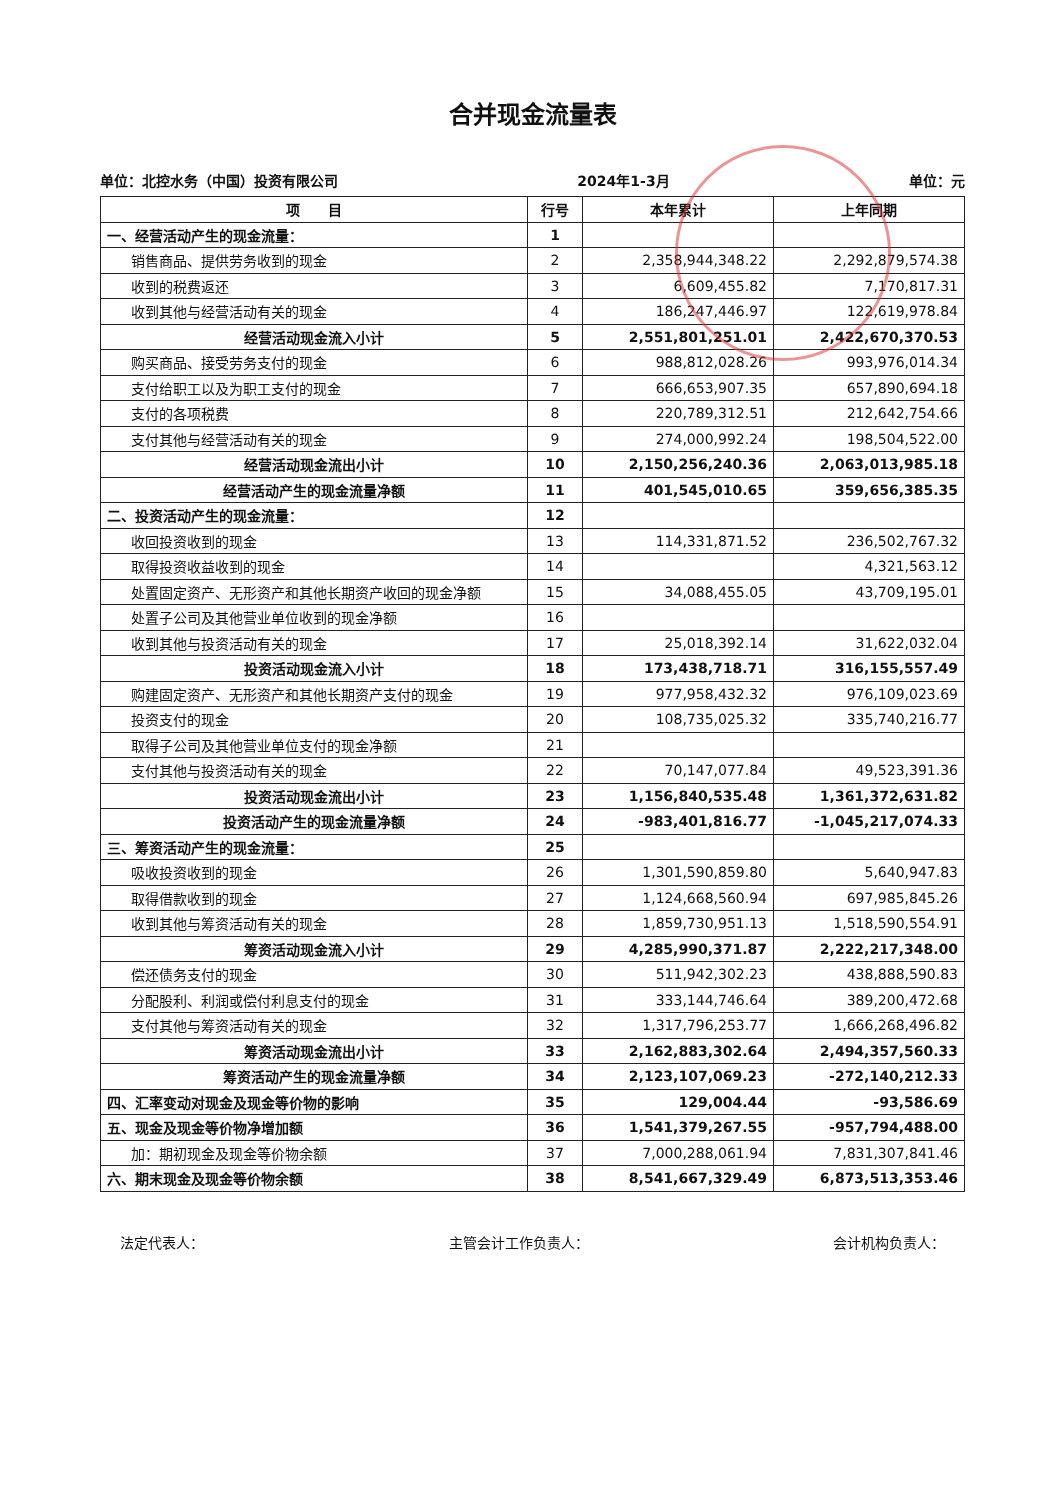合并现金流量表
单位：北控水务（中国）投资有限公司 2024年1-3月 单位：元
| 项 目 | 行号 | 本年累计 | 上年同期 |
| --- | --- | --- | --- |
| 一、经营活动产生的现金流量： | 1 | | |
| 销售商品、提供劳务收到的现金 | 2 | 2,358,944,348.22 | 2,292,879,574.38 |
| 收到的税费返还 | 3 | 6,609,455.82 | 7,170,817.31 |
| 收到其他与经营活动有关的现金 | 4 | 186,247,446.97 | 122,619,978.84 |
| 经营活动现金流入小计 | 5 | 2,551,801,251.01 | 2,422,670,370.53 |
| 购买商品、接受劳务支付的现金 | 6 | 988,812,028.26 | 993,976,014.34 |
| 支付给职工以及为职工支付的现金 | 7 | 666,653,907.35 | 657,890,694.18 |
| 支付的各项税费 | 8 | 220,789,312.51 | 212,642,754.66 |
| 支付其他与经营活动有关的现金 | 9 | 274,000,992.24 | 198,504,522.00 |
| 经营活动现金流出小计 | 10 | 2,150,256,240.36 | 2,063,013,985.18 |
| 经营活动产生的现金流量净额 | 11 | 401,545,010.65 | 359,656,385.35 |
| 二、投资活动产生的现金流量： | 12 | | |
| 收回投资收到的现金 | 13 | 114,331,871.52 | 236,502,767.32 |
| 取得投资收益收到的现金 | 14 | | 4,321,563.12 |
| 处置固定资产、无形资产和其他长期资产收回的现金净额 | 15 | 34,088,455.05 | 43,709,195.01 |
| 处置子公司及其他营业单位收到的现金净额 | 16 | | |
| 收到其他与投资活动有关的现金 | 17 | 25,018,392.14 | 31,622,032.04 |
| 投资活动现金流入小计 | 18 | 173,438,718.71 | 316,155,557.49 |
| 购建固定资产、无形资产和其他长期资产支付的现金 | 19 | 977,958,432.32 | 976,109,023.69 |
| 投资支付的现金 | 20 | 108,735,025.32 | 335,740,216.77 |
| 取得子公司及其他营业单位支付的现金净额 | 21 | | |
| 支付其他与投资活动有关的现金 | 22 | 70,147,077.84 | 49,523,391.36 |
| 投资活动现金流出小计 | 23 | 1,156,840,535.48 | 1,361,372,631.82 |
| 投资活动产生的现金流量净额 | 24 | -983,401,816.77 | -1,045,217,074.33 |
| 三、筹资活动产生的现金流量： | 25 | | |
| 吸收投资收到的现金 | 26 | 1,301,590,859.80 | 5,640,947.83 |
| 取得借款收到的现金 | 27 | 1,124,668,560.94 | 697,985,845.26 |
| 收到其他与筹资活动有关的现金 | 28 | 1,859,730,951.13 | 1,518,590,554.91 |
| 筹资活动现金流入小计 | 29 | 4,285,990,371.87 | 2,222,217,348.00 |
| 偿还债务支付的现金 | 30 | 511,942,302.23 | 438,888,590.83 |
| 分配股利、利润或偿付利息支付的现金 | 31 | 333,144,746.64 | 389,200,472.68 |
| 支付其他与筹资活动有关的现金 | 32 | 1,317,796,253.77 | 1,666,268,496.82 |
| 筹资活动现金流出小计 | 33 | 2,162,883,302.64 | 2,494,357,560.33 |
| 筹资活动产生的现金流量净额 | 34 | 2,123,107,069.23 | -272,140,212.33 |
| 四、汇率变动对现金及现金等价物的影响 | 35 | 129,004.44 | -93,586.69 |
| 五、现金及现金等价物净增加额 | 36 | 1,541,379,267.55 | -957,794,488.00 |
| 加：期初现金及现金等价物余额 | 37 | 7,000,288,061.94 | 7,831,307,841.46 |
| 六、期末现金及现金等价物余额 | 38 | 8,541,667,329.49 | 6,873,513,353.46 |
法定代表人： 主管会计工作负责人： 会计机构负责人：